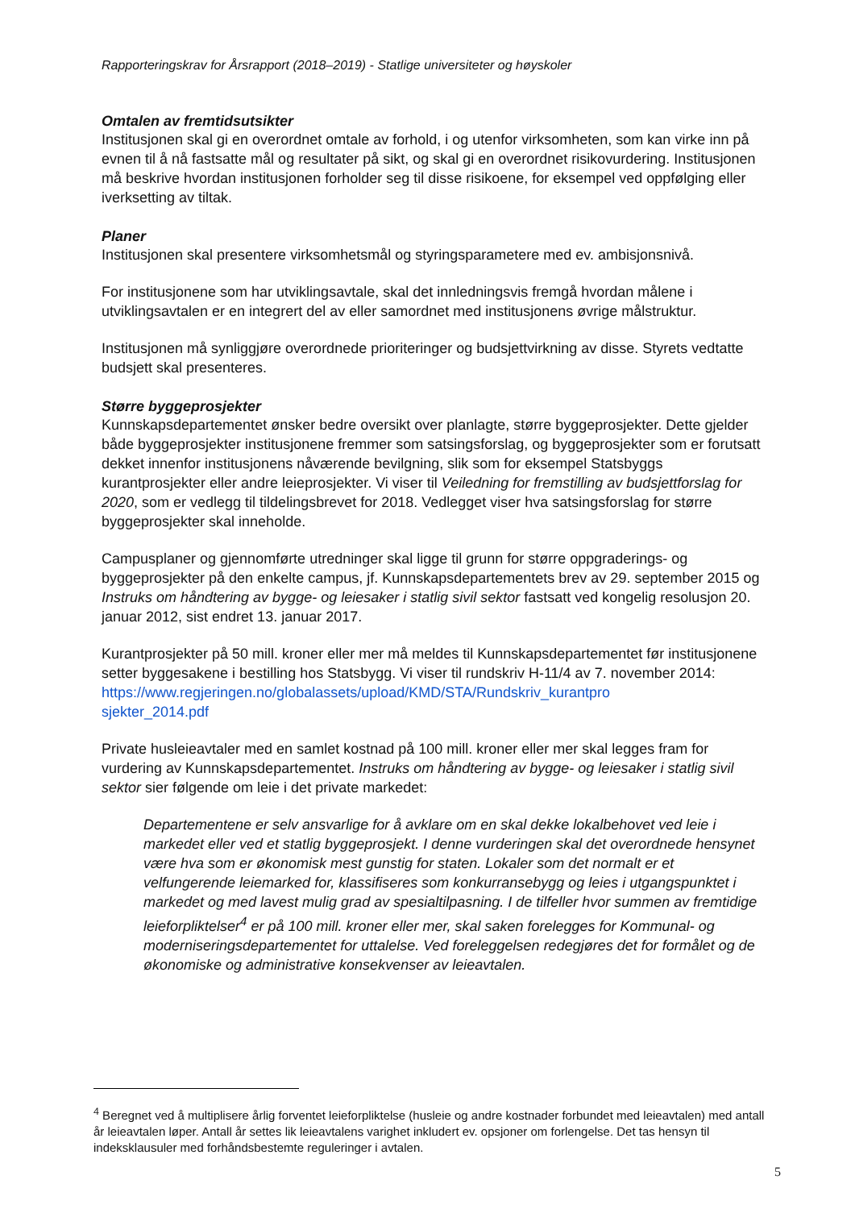Rapporteringskrav for Årsrapport (2018–2019) - Statlige universiteter og høyskoler
Omtalen av fremtidsutsikter
Institusjonen skal gi en overordnet omtale av forhold, i og utenfor virksomheten, som kan virke inn på evnen til å nå fastsatte mål og resultater på sikt, og skal gi en overordnet risikovurdering. Institusjonen må beskrive hvordan institusjonen forholder seg til disse risikoene, for eksempel ved oppfølging eller iverksetting av tiltak.
Planer
Institusjonen skal presentere virksomhetsmål og styringsparametere med ev. ambisjonsnivå.
For institusjonene som har utviklingsavtale, skal det innledningsvis fremgå hvordan målene i utviklingsavtalen er en integrert del av eller samordnet med institusjonens øvrige målstruktur.
Institusjonen må synliggjøre overordnede prioriteringer og budsjettvirkning av disse. Styrets vedtatte budsjett skal presenteres.
Større byggeprosjekter
Kunnskapsdepartementet ønsker bedre oversikt over planlagte, større byggeprosjekter. Dette gjelder både byggeprosjekter institusjonene fremmer som satsingsforslag, og byggeprosjekter som er forutsatt dekket innenfor institusjonens nåværende bevilgning, slik som for eksempel Statsbyggs kurantprosjekter eller andre leieprosjekter. Vi viser til Veiledning for fremstilling av budsjettforslag for 2020, som er vedlegg til tildelingsbrevet for 2018. Vedlegget viser hva satsingsforslag for større byggeprosjekter skal inneholde.
Campusplaner og gjennomførte utredninger skal ligge til grunn for større oppgraderings- og byggeprosjekter på den enkelte campus, jf. Kunnskapsdepartementets brev av 29. september 2015 og Instruks om håndtering av bygge- og leiesaker i statlig sivil sektor fastsatt ved kongelig resolusjon 20. januar 2012, sist endret 13. januar 2017.
Kurantprosjekter på 50 mill. kroner eller mer må meldes til Kunnskapsdepartementet før institusjonene setter byggesakene i bestilling hos Statsbygg. Vi viser til rundskriv H-11/4 av 7. november 2014:
https://www.regjeringen.no/globalassets/upload/KMD/STA/Rundskriv_kurantpro
sjekter_2014.pdf
Private husleieavtaler med en samlet kostnad på 100 mill. kroner eller mer skal legges fram for vurdering av Kunnskapsdepartementet. Instruks om håndtering av bygge- og leiesaker i statlig sivil sektor sier følgende om leie i det private markedet:
Departementene er selv ansvarlige for å avklare om en skal dekke lokalbehovet ved leie i markedet eller ved et statlig byggeprosjekt. I denne vurderingen skal det overordnede hensynet være hva som er økonomisk mest gunstig for staten. Lokaler som det normalt er et velfungerende leiemarked for, klassifiseres som konkurransebygg og leies i utgangspunktet i markedet og med lavest mulig grad av spesialtilpasning. I de tilfeller hvor summen av fremtidige leieforpliktelser<sup>4</sup> er på 100 mill. kroner eller mer, skal saken forelegges for Kommunal- og moderniseringsdepartementet for uttalelse. Ved foreleggelsen redegjøres det for formålet og de økonomiske og administrative konsekvenser av leieavtalen.
<sup>4</sup> Beregnet ved å multiplisere årlig forventet leieforpliktelse (husleie og andre kostnader forbundet med leieavtalen) med antall år leieavtalen løper. Antall år settes lik leieavtalens varighet inkludert ev. opsjoner om forlengelse. Det tas hensyn til indeksklausuler med forhåndsbestemte reguleringer i avtalen.
5